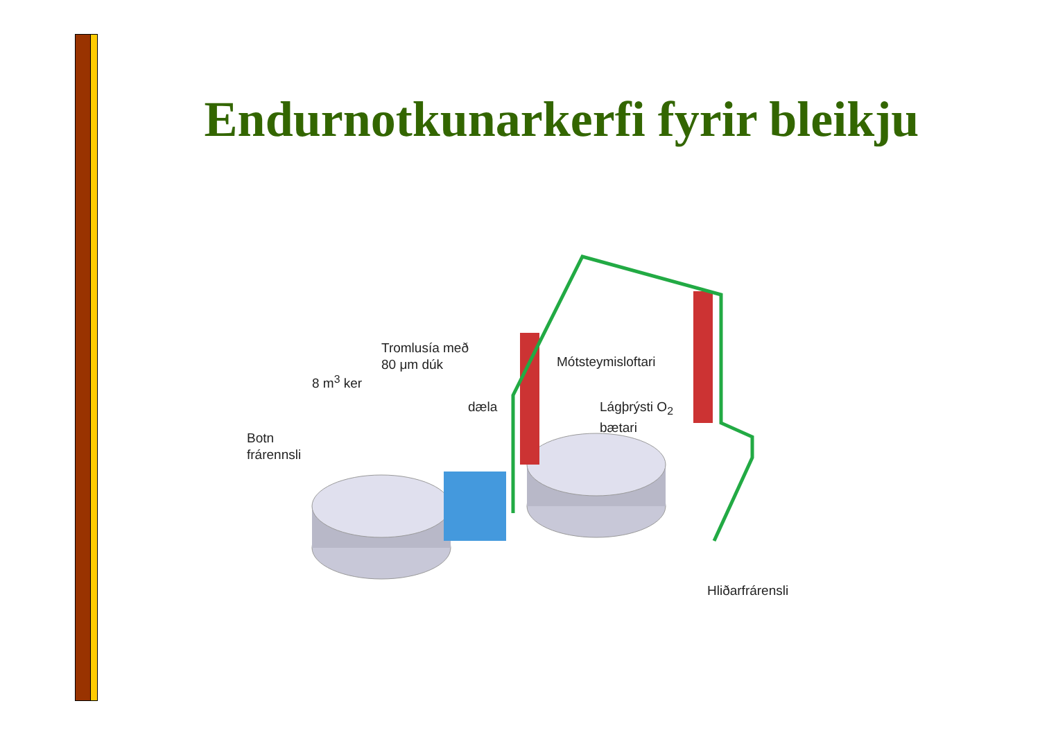Endurnotkunarkerfi fyrir bleikju
Tromlusía með
80 μm dúk
8 m<sup>3</sup> ker
dæla
Mótsteymisloftari
Lágþrýsti O<sub>2</sub>
bætari
Botn
frárennsli
Hliðarfrárensli